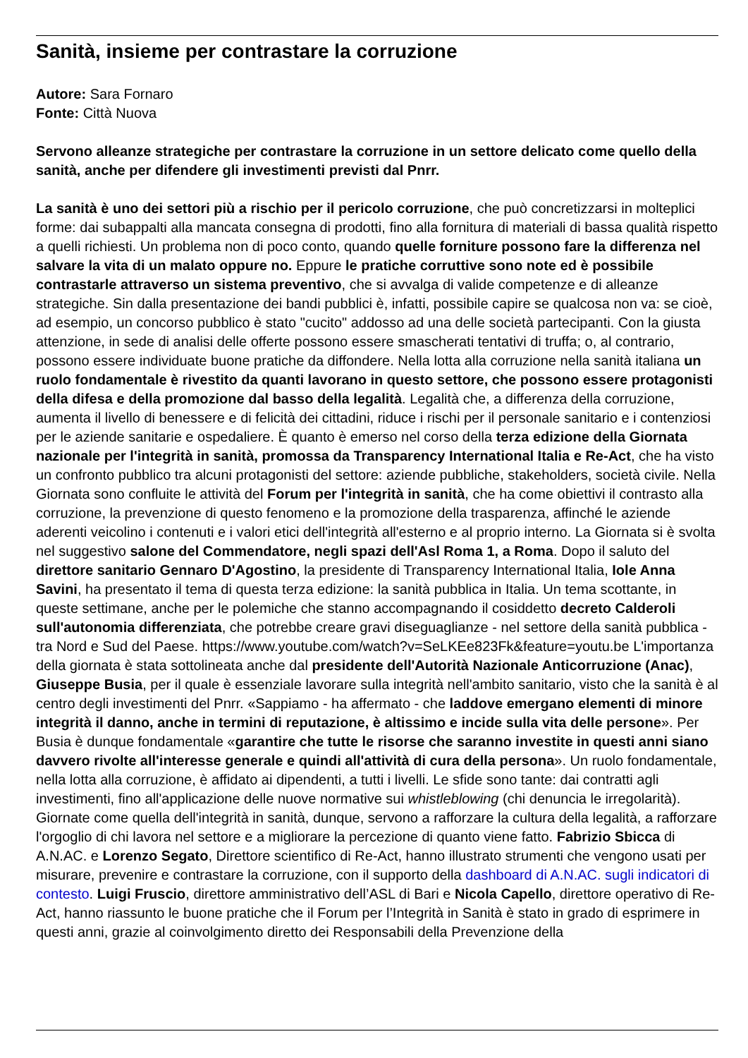Sanità, insieme per contrastare la corruzione
Autore: Sara Fornaro
Fonte: Città Nuova
Servono alleanze strategiche per contrastare la corruzione in un settore delicato come quello della sanità, anche per difendere gli investimenti previsti dal Pnrr.
La sanità è uno dei settori più a rischio per il pericolo corruzione, che può concretizzarsi in molteplici forme: dai subappalti alla mancata consegna di prodotti, fino alla fornitura di materiali di bassa qualità rispetto a quelli richiesti. Un problema non di poco conto, quando quelle forniture possono fare la differenza nel salvare la vita di un malato oppure no. Eppure le pratiche corruttive sono note ed è possibile contrastarle attraverso un sistema preventivo, che si avvalga di valide competenze e di alleanze strategiche. Sin dalla presentazione dei bandi pubblici è, infatti, possibile capire se qualcosa non va: se cioè, ad esempio, un concorso pubblico è stato "cucito" addosso ad una delle società partecipanti. Con la giusta attenzione, in sede di analisi delle offerte possono essere smascherati tentativi di truffa; o, al contrario, possono essere individuate buone pratiche da diffondere. Nella lotta alla corruzione nella sanità italiana un ruolo fondamentale è rivestito da quanti lavorano in questo settore, che possono essere protagonisti della difesa e della promozione dal basso della legalità. Legalità che, a differenza della corruzione, aumenta il livello di benessere e di felicità dei cittadini, riduce i rischi per il personale sanitario e i contenziosi per le aziende sanitarie e ospedaliere. È quanto è emerso nel corso della terza edizione della Giornata nazionale per l'integrità in sanità, promossa da Transparency International Italia e Re-Act, che ha visto un confronto pubblico tra alcuni protagonisti del settore: aziende pubbliche, stakeholders, società civile. Nella Giornata sono confluite le attività del Forum per l'integrità in sanità, che ha come obiettivi il contrasto alla corruzione, la prevenzione di questo fenomeno e la promozione della trasparenza, affinché le aziende aderenti veicolino i contenuti e i valori etici dell'integrità all'esterno e al proprio interno. La Giornata si è svolta nel suggestivo salone del Commendatore, negli spazi dell'Asl Roma 1, a Roma. Dopo il saluto del direttore sanitario Gennaro D'Agostino, la presidente di Transparency International Italia, Iole Anna Savini, ha presentato il tema di questa terza edizione: la sanità pubblica in Italia. Un tema scottante, in queste settimane, anche per le polemiche che stanno accompagnando il cosiddetto decreto Calderoli sull'autonomia differenziata, che potrebbe creare gravi diseguaglianze - nel settore della sanità pubblica - tra Nord e Sud del Paese. https://www.youtube.com/watch?v=SeLKEe823Fk&feature=youtu.be L'importanza della giornata è stata sottolineata anche dal presidente dell'Autorità Nazionale Anticorruzione (Anac), Giuseppe Busia, per il quale è essenziale lavorare sulla integrità nell'ambito sanitario, visto che la sanità è al centro degli investimenti del Pnrr. «Sappiamo - ha affermato - che laddove emergano elementi di minore integrità il danno, anche in termini di reputazione, è altissimo e incide sulla vita delle persone». Per Busia è dunque fondamentale «garantire che tutte le risorse che saranno investite in questi anni siano davvero rivolte all'interesse generale e quindi all'attività di cura della persona». Un ruolo fondamentale, nella lotta alla corruzione, è affidato ai dipendenti, a tutti i livelli. Le sfide sono tante: dai contratti agli investimenti, fino all'applicazione delle nuove normative sui whistleblowing (chi denuncia le irregolarità). Giornate come quella dell'integrità in sanità, dunque, servono a rafforzare la cultura della legalità, a rafforzare l'orgoglio di chi lavora nel settore e a migliorare la percezione di quanto viene fatto. Fabrizio Sbicca di A.N.AC. e Lorenzo Segato, Direttore scientifico di Re-Act, hanno illustrato strumenti che vengono usati per misurare, prevenire e contrastare la corruzione, con il supporto della dashboard di A.N.AC. sugli indicatori di contesto. Luigi Fruscio, direttore amministrativo dell’ASL di Bari e Nicola Capello, direttore operativo di Re-Act, hanno riassunto le buone pratiche che il Forum per l’Integrità in Sanità è stato in grado di esprimere in questi anni, grazie al coinvolgimento diretto dei Responsabili della Prevenzione della